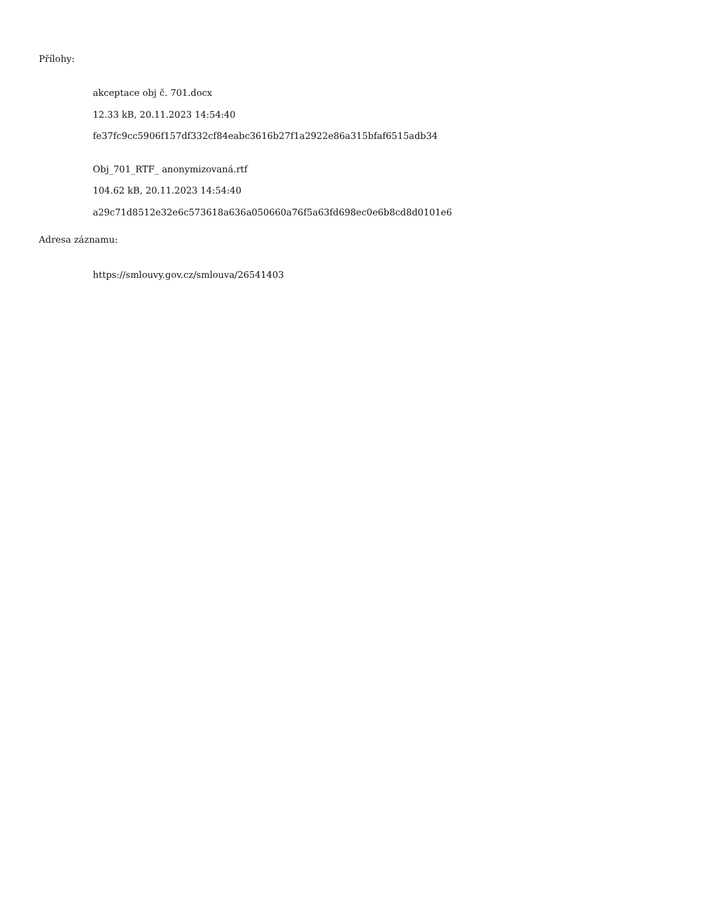Přílohy:
akceptace obj č. 701.docx
12.33 kB, 20.11.2023 14:54:40
fe37fc9cc5906f157df332cf84eabc3616b27f1a2922e86a315bfaf6515adb34
Obj_701_RTF_ anonymizovaná.rtf
104.62 kB, 20.11.2023 14:54:40
a29c71d8512e32e6c573618a636a050660a76f5a63fd698ec0e6b8cd8d0101e6
Adresa záznamu:
https://smlouvy.gov.cz/smlouva/26541403